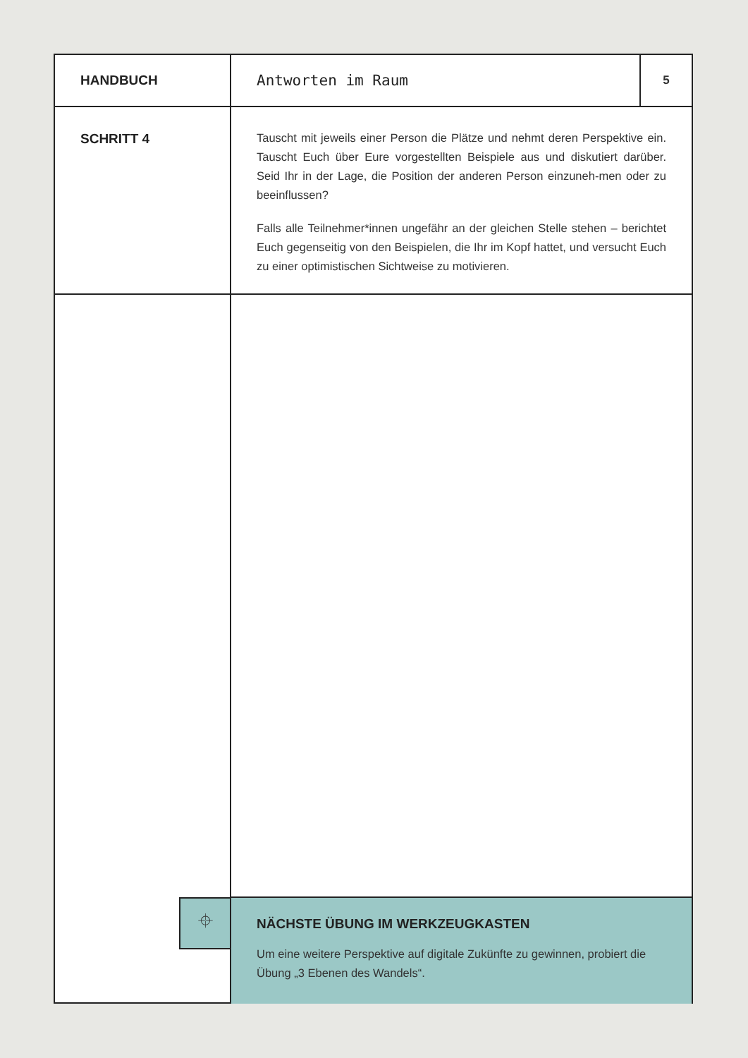HANDBUCH Antworten im Raum
5
SCHRITT 4
Tauscht mit jeweils einer Person die Plätze und nehmt deren Perspektive ein. Tauscht Euch über Eure vorgestellten Beispiele aus und diskutiert darüber. Seid Ihr in der Lage, die Position der anderen Person einzuneh-men oder zu beeinflussen?
Falls alle Teilnehmer*innen ungefähr an der gleichen Stelle stehen – berichtet Euch gegenseitig von den Beispielen, die Ihr im Kopf hattet, und versucht Euch zu einer optimistischen Sichtweise zu motivieren.
⌖
NÄCHSTE ÜBUNG IM WERKZEUGKASTEN
Um eine weitere Perspektive auf digitale Zukünfte zu gewinnen, probiert die Übung „3 Ebenen des Wandels“.